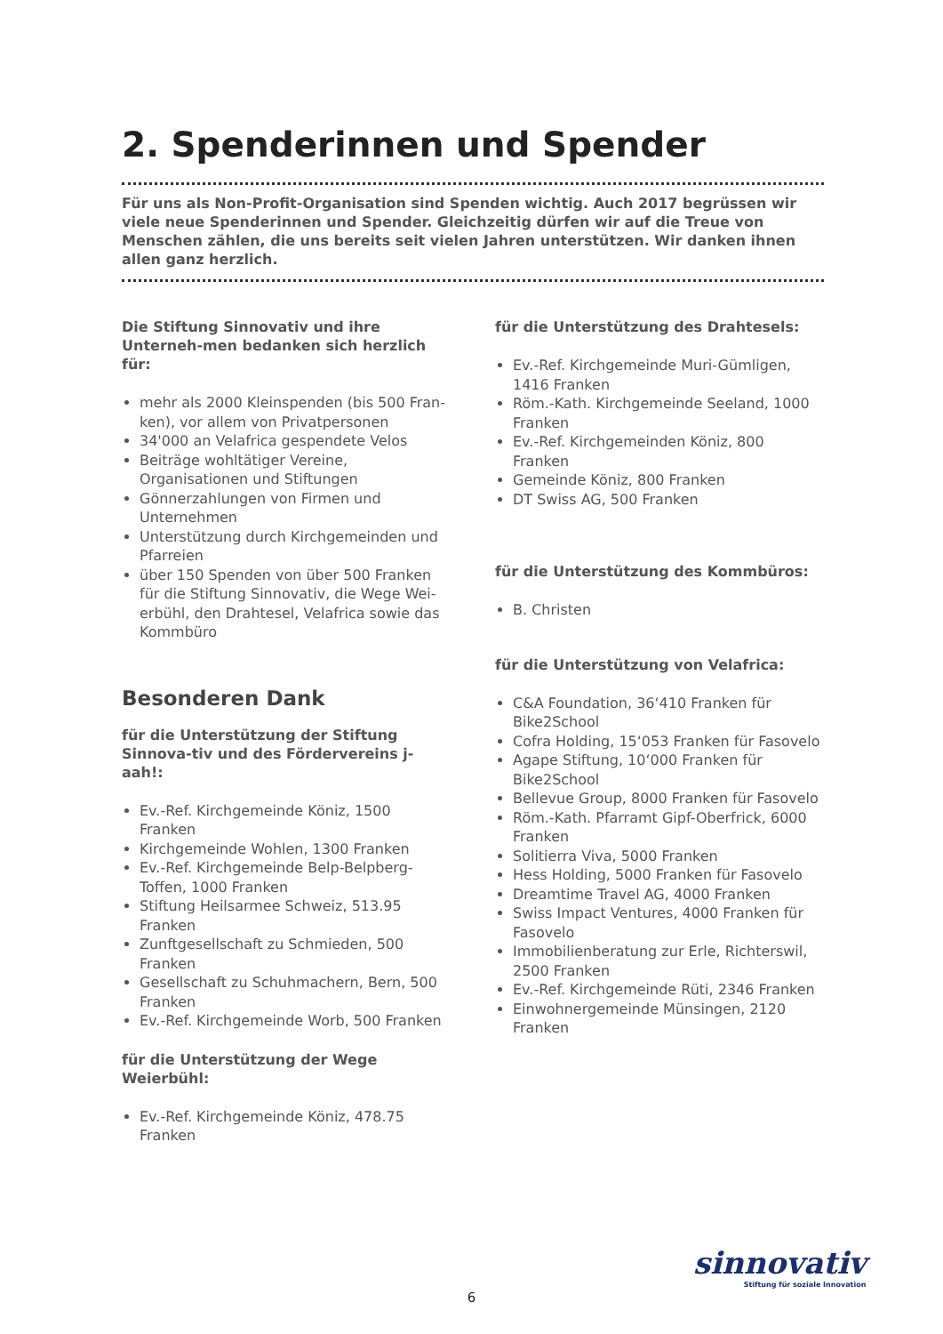2. Spenderinnen und Spender
Für uns als Non-Profit-Organisation sind Spenden wichtig. Auch 2017 begrüssen wir viele neue Spenderinnen und Spender. Gleichzeitig dürfen wir auf die Treue von Menschen zählen, die uns bereits seit vielen Jahren unterstützen. Wir danken ihnen allen ganz herzlich.
Die Stiftung Sinnovativ und ihre Unterneh-men bedanken sich herzlich für:
mehr als 2000 Kleinspenden (bis 500 Fran-ken), vor allem von Privatpersonen
34'000 an Velafrica gespendete Velos
Beiträge wohltätiger Vereine, Organisationen und Stiftungen
Gönnerzahlungen von Firmen und Unternehmen
Unterstützung durch Kirchgemeinden und Pfarreien
über 150 Spenden von über 500 Franken für die Stiftung Sinnovativ, die Wege Wei-erbühl, den Drahtesel, Velafrica sowie das Kommbüro
Besonderen Dank
für die Unterstützung der Stiftung Sinnova-tiv und des Fördervereins j-aah!:
Ev.-Ref. Kirchgemeinde Köniz, 1500 Franken
Kirchgemeinde Wohlen, 1300 Franken
Ev.-Ref. Kirchgemeinde Belp-Belpberg-Toffen, 1000 Franken
Stiftung Heilsarmee Schweiz, 513.95 Franken
Zunftgesellschaft zu Schmieden, 500 Franken
Gesellschaft zu Schuhmachern, Bern, 500 Franken
Ev.-Ref. Kirchgemeinde Worb, 500 Franken
für die Unterstützung der Wege Weierbühl:
Ev.-Ref. Kirchgemeinde Köniz, 478.75 Franken
für die Unterstützung des Drahtesels:
Ev.-Ref. Kirchgemeinde Muri-Gümligen, 1416 Franken
Röm.-Kath. Kirchgemeinde Seeland, 1000 Franken
Ev.-Ref. Kirchgemeinden Köniz, 800 Franken
Gemeinde Köniz, 800 Franken
DT Swiss AG, 500 Franken
für die Unterstützung des Kommbüros:
B. Christen
für die Unterstützung von Velafrica:
C&A Foundation, 36‘410 Franken für Bike2School
Cofra Holding, 15‘053 Franken für Fasovelo
Agape Stiftung, 10‘000 Franken für Bike2School
Bellevue Group, 8000 Franken für Fasovelo
Röm.-Kath. Pfarramt Gipf-Oberfrick, 6000 Franken
Solitierra Viva, 5000 Franken
Hess Holding, 5000 Franken für Fasovelo
Dreamtime Travel AG, 4000 Franken
Swiss Impact Ventures, 4000 Franken für Fasovelo
Immobilienberatung zur Erle, Richterswil, 2500 Franken
Ev.-Ref. Kirchgemeinde Rüti, 2346 Franken
Einwohnergemeinde Münsingen, 2120 Franken
sinnovativ
Stiftung für soziale Innovation
6